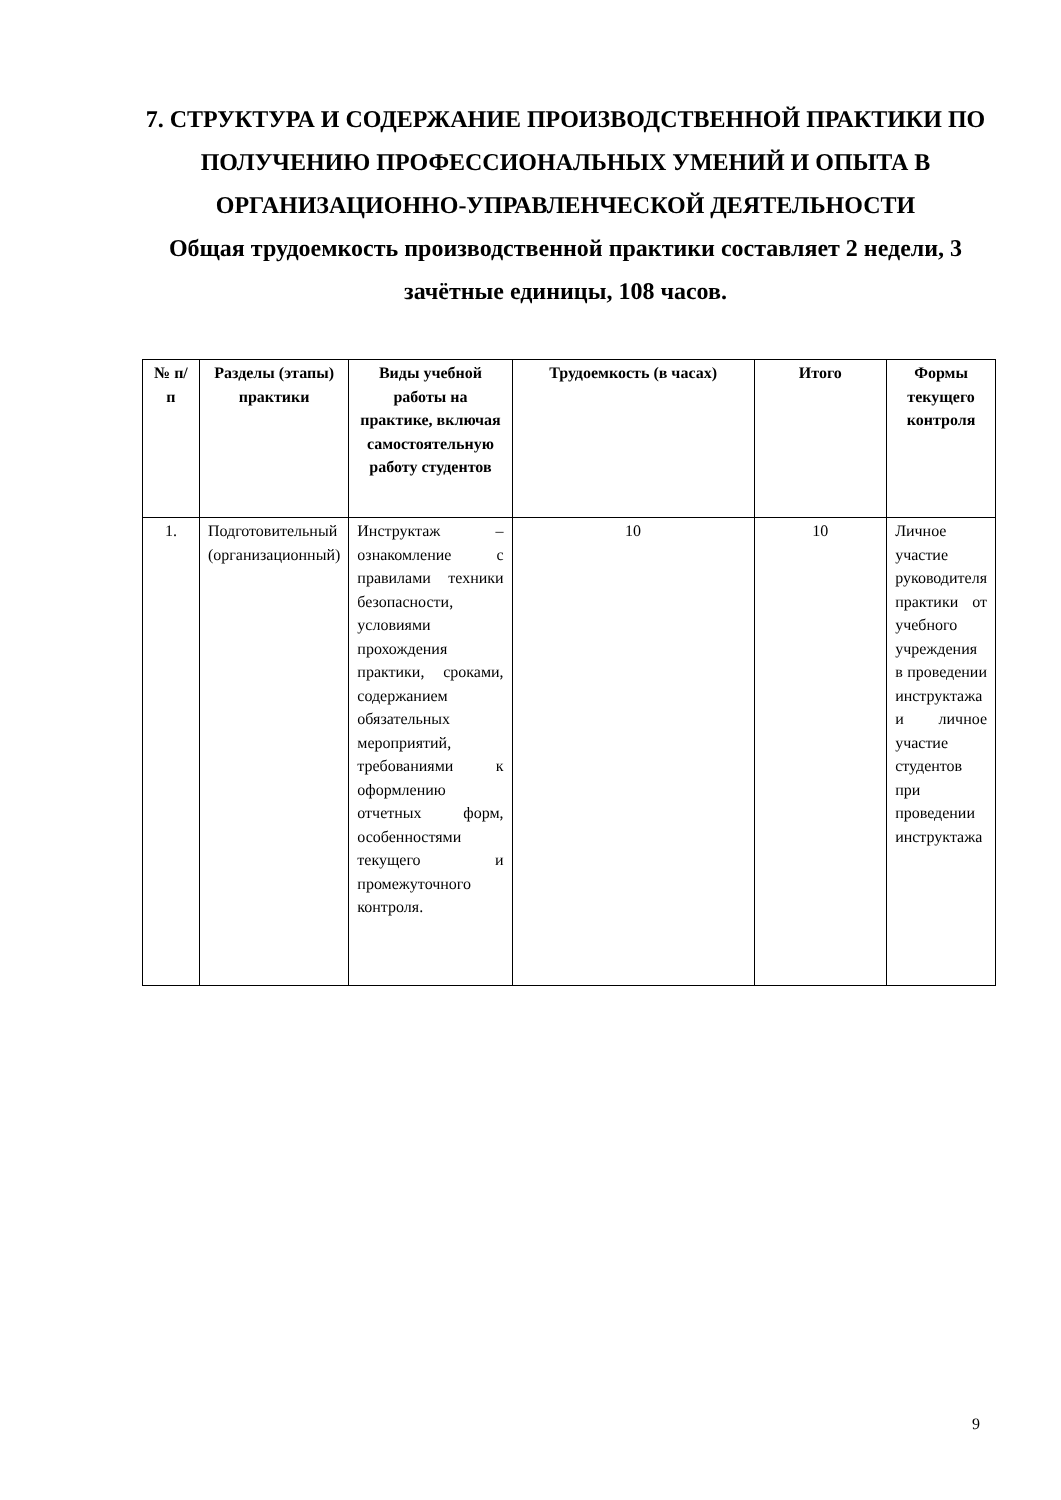7. СТРУКТУРА И СОДЕРЖАНИЕ ПРОИЗВОДСТВЕННОЙ ПРАКТИКИ ПО ПОЛУЧЕНИЮ ПРОФЕССИОНАЛЬНЫХ УМЕНИЙ И ОПЫТА В ОРГАНИЗАЦИОННО-УПРАВЛЕНЧЕСКОЙ ДЕЯТЕЛЬНОСТИ
Общая трудоемкость производственной практики составляет 2 недели, 3 зачётные единицы, 108 часов.
| № п/п | Разделы (этапы) практики | Виды учебной работы на практике, включая самостоятельную работу студентов | Трудоемкость (в часах) | Итого | Формы текущего контроля |
| --- | --- | --- | --- | --- | --- |
| 1. | Подготовительный (организационный) | Инструктаж – ознакомление с правилами техники безопасности, условиями прохождения практики, сроками, содержанием обязательных мероприятий, требованиями к оформлению отчетных форм, особенностями текущего и промежуточного контроля. | 10 | 10 | Личное участие руководителя практики от учебного учреждения в проведении инструктажа и личное участие студентов при проведении инструктажа |
9